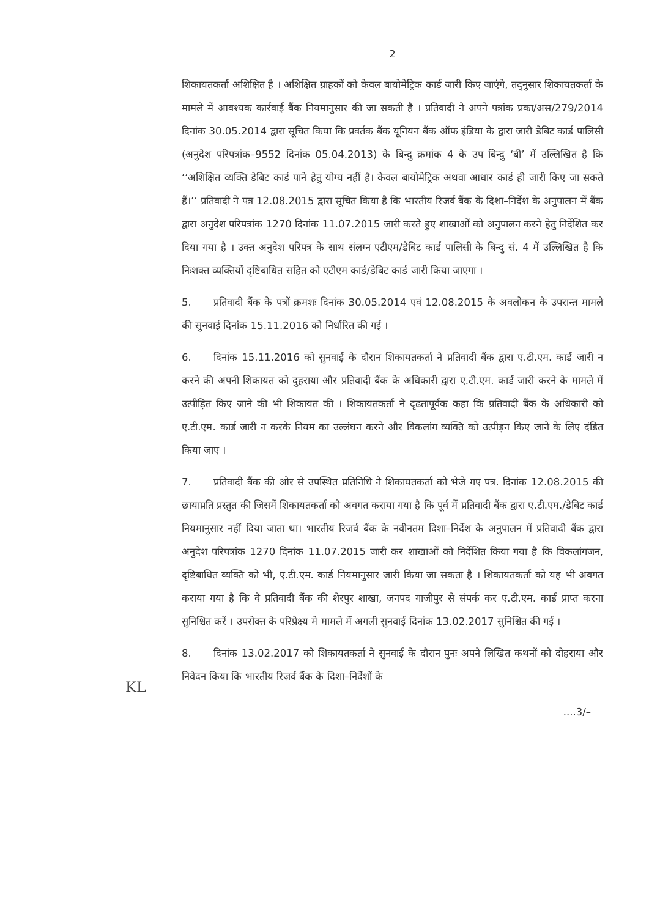2
शिकायतकर्ता अशिक्षित है । अशिक्षित ग्राहकों को केवल बायोमेट्रिक कार्ड जारी किए जाएंगे, तद्नुसार शिकायतकर्ता के मामले में आवश्यक कार्रवाई बैंक नियमानुसार की जा सकती है । प्रतिवादी ने अपने पत्रांक प्रका/अस/279/2014 दिनांक 30.05.2014 द्वारा सूचित किया कि प्रवर्तक बैंक यूनियन बैंक ऑफ इंडिया के द्वारा जारी डेबिट कार्ड पालिसी (अनुदेश परिपत्रांक–9552 दिनांक 05.04.2013) के बिन्दु क्रमांक 4 के उप बिन्दु ‘बी’ में उल्लिखित है कि ‘‘अशिक्षित व्यक्ति डेबिट कार्ड पाने हेतु योग्य नहीं है। केवल बायोमेट्रिक अथवा आधार कार्ड ही जारी किए जा सकते हैं।’’ प्रतिवादी ने पत्र 12.08.2015 द्वारा सूचित किया है कि भारतीय रिजर्व बैंक के दिशा–निर्देश के अनुपालन में बैंक द्वारा अनुदेश परिपत्रांक 1270 दिनांक 11.07.2015 जारी करते हुए शाखाओं को अनुपालन करने हेतु निर्देशित कर दिया गया है । उक्त अनुदेश परिपत्र के साथ संलग्न एटीएम/डेबिट कार्ड पालिसी के बिन्दु सं. 4 में उल्लिखित है कि निःशक्त व्यक्तियों दृष्टिबाधित सहित को एटीएम कार्ड/डेबिट कार्ड जारी किया जाएगा ।
5. प्रतिवादी बैंक के पत्रों क्रमशः दिनांक 30.05.2014 एवं 12.08.2015 के अवलोकन के उपरान्त मामले की सुनवाई दिनांक 15.11.2016 को निर्धारित की गई ।
6. दिनांक 15.11.2016 को सुनवाई के दौरान शिकायतकर्ता ने प्रतिवादी बैंक द्वारा ए.टी.एम. कार्ड जारी न करने की अपनी शिकायत को दुहराया और प्रतिवादी बैंक के अधिकारी द्वारा ए.टी.एम. कार्ड जारी करने के मामले में उत्पीड़ित किए जाने की भी शिकायत की । शिकायतकर्ता ने दृढतापूर्वक कहा कि प्रतिवादी बैंक के अधिकारी को ए.टी.एम. कार्ड जारी न करके नियम का उल्लंघन करने और विकलांग व्यक्ति को उत्पीड़न किए जाने के लिए दंडित किया जाए ।
7. प्रतिवादी बैंक की ओर से उपस्थित प्रतिनिधि ने शिकायतकर्ता को भेजे गए पत्र. दिनांक 12.08.2015 की छायाप्रति प्रस्तुत की जिसमें शिकायतकर्ता को अवगत कराया गया है कि पूर्व में प्रतिवादी बैंक द्वारा ए.टी.एम./डेबिट कार्ड नियमानुसार नहीं दिया जाता था। भारतीय रिजर्व बैंक के नवीनतम दिशा–निर्देश के अनुपालन में प्रतिवादी बैंक द्वारा अनुदेश परिपत्रांक 1270 दिनांक 11.07.2015 जारी कर शाखाओं को निर्देशित किया गया है कि विकलांगजन, दृष्टिबाधित व्यक्ति को भी, ए.टी.एम. कार्ड नियमानुसार जारी किया जा सकता है । शिकायतकर्ता को यह भी अवगत कराया गया है कि वे प्रतिवादी बैंक की शेरपुर शाखा, जनपद गाजीपुर से संपर्क कर ए.टी.एम. कार्ड प्राप्त करना सुनिश्चित करें । उपरोक्त के परिप्रेक्ष्य मे मामले में अगली सुनवाई दिनांक 13.02.2017 सुनिश्चित की गई ।
8. दिनांक 13.02.2017 को शिकायतकर्ता ने सुनवाई के दौरान पुनः अपने लिखित कथनों को दोहराया और निवेदन किया कि भारतीय रिज़र्व बैंक के दिशा–निर्देशों के
....3/–
KL